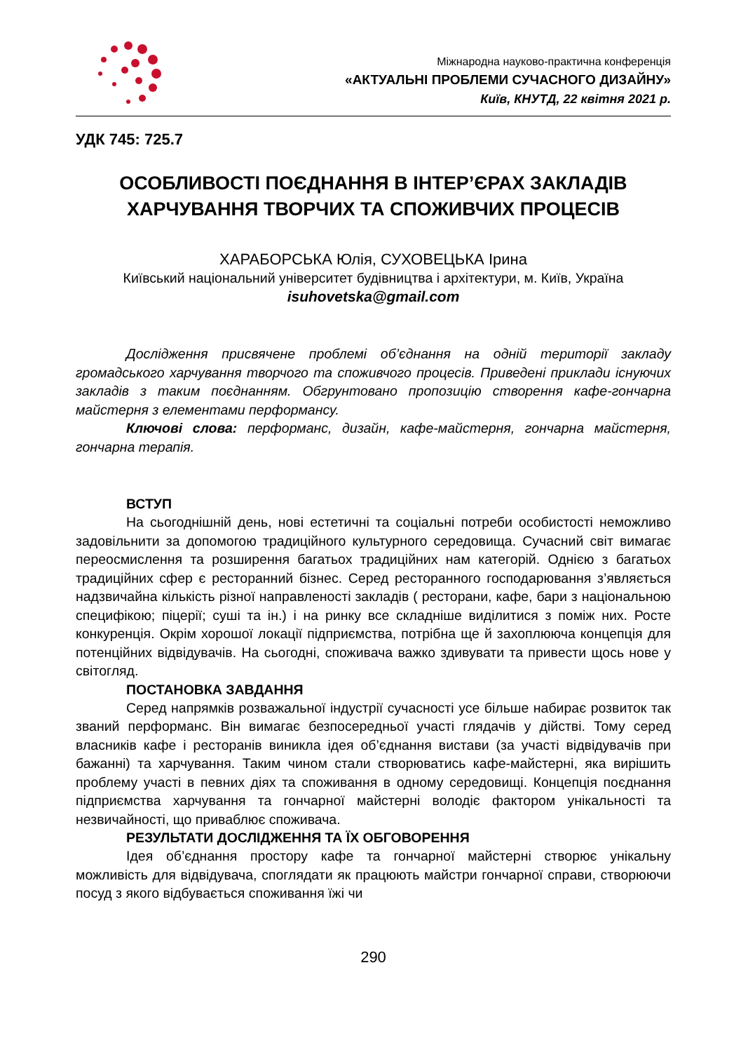Міжнародна науково-практична конференція
«АКТУАЛЬНІ ПРОБЛЕМИ СУЧАСНОГО ДИЗАЙНУ»
Київ, КНУТД, 22 квітня 2021 р.
УДК 745: 725.7
ОСОБЛИВОСТІ ПОЄДНАННЯ В ІНТЕР’ЄРАХ ЗАКЛАДІВ ХАРЧУВАННЯ ТВОРЧИХ ТА СПОЖИВЧИХ ПРОЦЕСІВ
ХАРАБОРСЬКА Юлія, СУХОВЕЦЬКА Ірина
Київський національний університет будівництва і архітектури, м. Київ, Україна
isuhovetska@gmail.com
Дослідження присвячене проблемі об’єднання на одній території закладу громадського харчування творчого та споживчого процесів. Приведені приклади існуючих закладів з таким поєднанням. Обгрунтовано пропозицію створення кафе-гончарна майстерня з елементами перформансу.
Ключові слова: перформанс, дизайн, кафе-майстерня, гончарна майстерня, гончарна терапія.
ВСТУП
На сьогоднішній день, нові естетичні та соціальні потреби особистості неможливо задовільнити за допомогою традиційного культурного середовища. Сучасний світ вимагає переосмислення та розширення багатьох традиційних нам категорій. Однією з багатьох традиційних сфер є ресторанний бізнес. Серед ресторанного господарювання з’являється надзвичайна кількість різної направленості закладів ( ресторани, кафе, бари з національною специфікою; піцерії; суші та ін.) і на ринку все складніше виділитися з поміж них. Росте конкуренція. Окрім хорошої локації підприємства, потрібна ще й захоплююча концепція для потенційних відвідувачів. На сьогодні, споживача важко здивувати та привести щось нове у світогляд.
ПОСТАНОВКА ЗАВДАННЯ
Серед напрямків розважальної індустрії сучасності усе більше набирає розвиток так званий перформанс. Він вимагає безпосередньої участі глядачів у дійстві. Тому серед власників кафе і ресторанів виникла ідея об’єднання вистави (за участі відвідувачів при бажанні) та харчування. Таким чином стали створюватись кафе-майстерні, яка вирішить проблему участі в певних діях та споживання в одному середовищі. Концепція поєднання підприємства харчування та гончарної майстерні володіє фактором унікальності та незвичайності, що приваблює споживача.
РЕЗУЛЬТАТИ ДОСЛІДЖЕННЯ ТА ЇХ ОБГОВОРЕННЯ
Ідея об’єднання простору кафе та гончарної майстерні створює унікальну можливість для відвідувача, споглядати як працюють майстри гончарної справи, створюючи посуд з якого відбувається споживання їжі чи
290